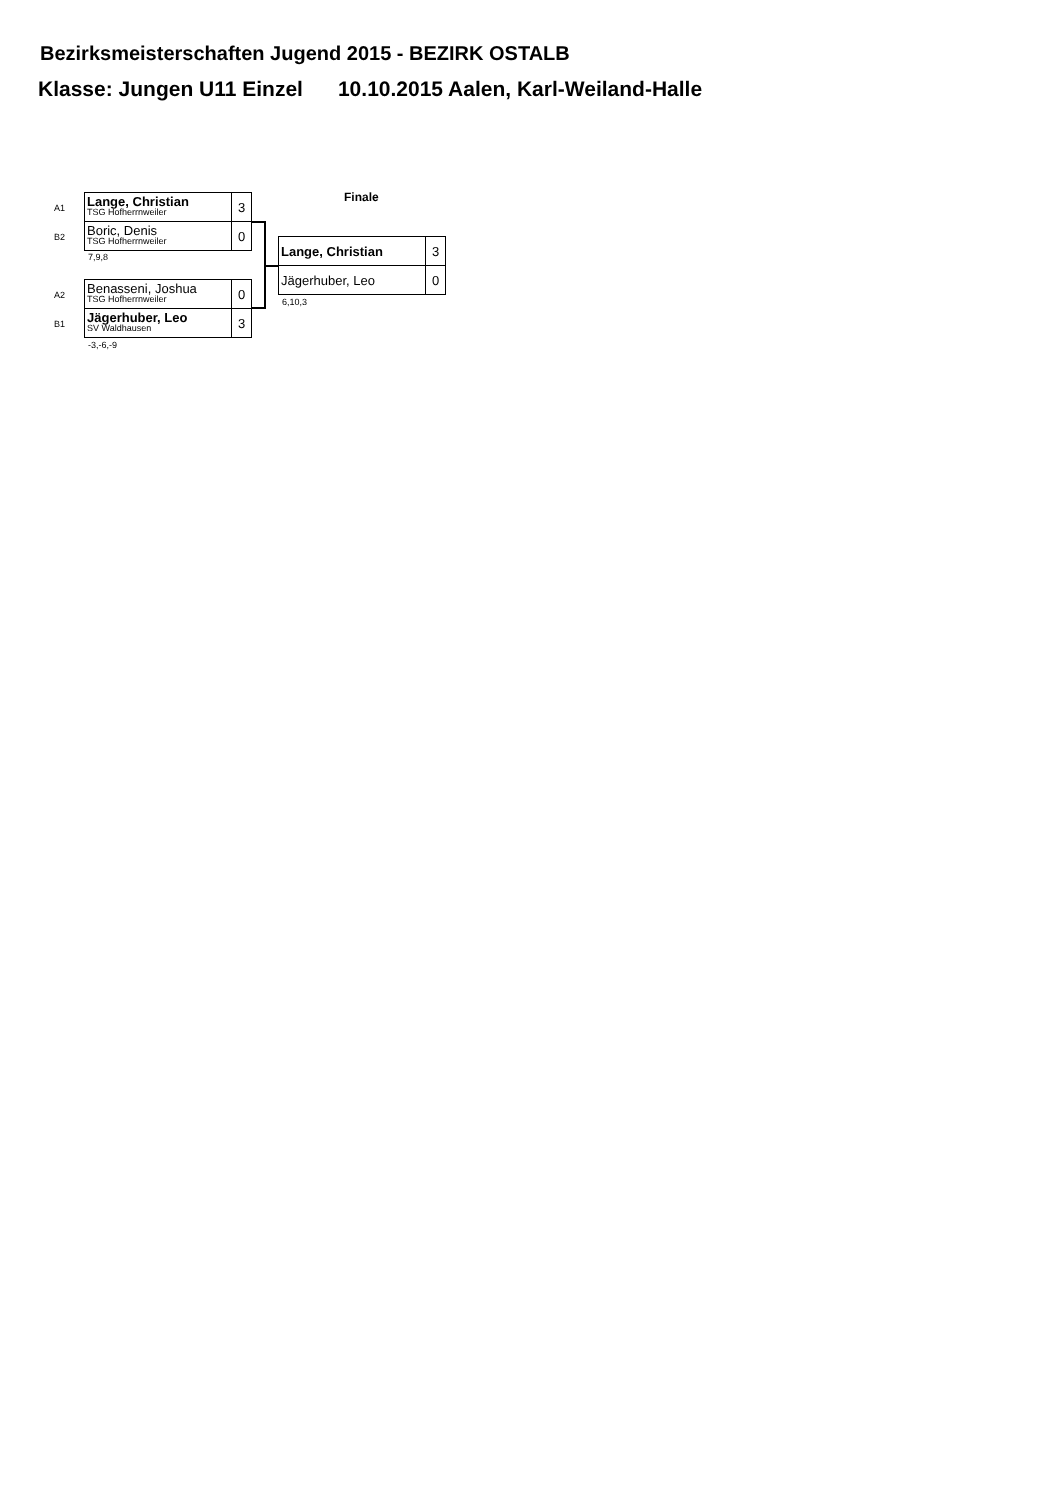Bezirksmeisterschaften Jugend 2015 - BEZIRK OSTALB
Klasse: Jungen U11 Einzel 10.10.2015 Aalen, Karl-Weiland-Halle
A1
B2
| Lange, Christian TSG Hofherrnweiler | 3 |
| Boric, Denis TSG Hofherrnweiler | 0 |
7,9,8
A2
B1
| Benasseni, Joshua TSG Hofherrnweiler | 0 |
| Jägerhuber, Leo SV Waldhausen | 3 |
-3,-6,-9
Finale
| Lange, Christian | 3 |
| Jägerhuber, Leo | 0 |
6,10,3